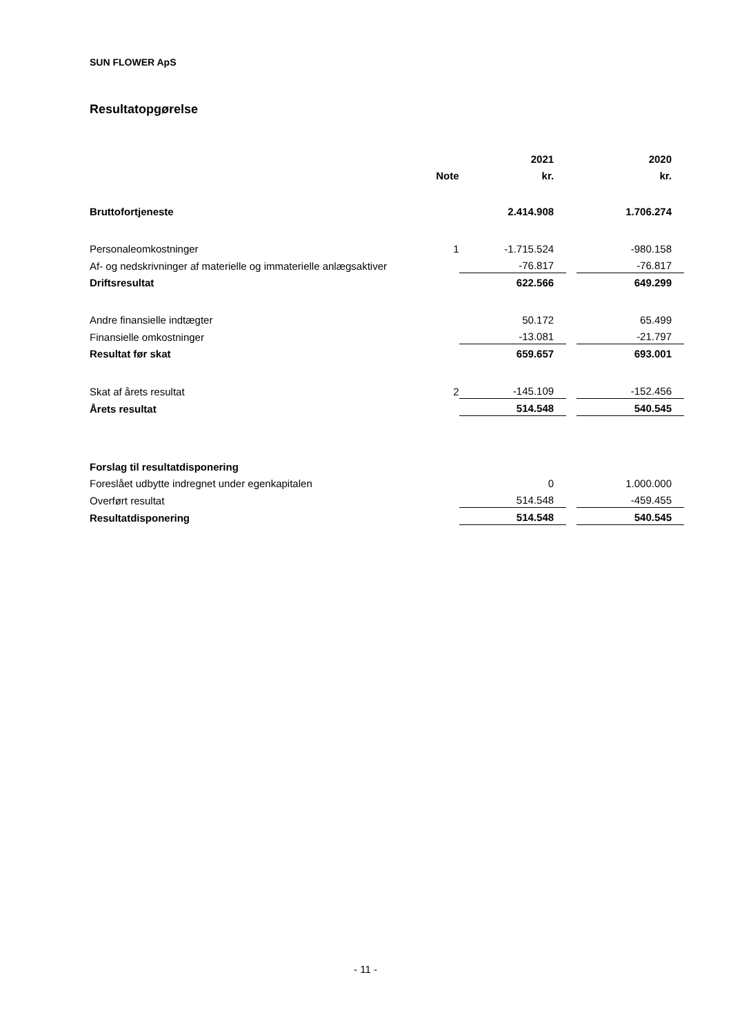SUN FLOWER ApS
Resultatopgørelse
| | | 2021 | | 2020 |
| | Note | kr. | | kr. |
| Bruttofortjeneste | | 2.414.908 | | 1.706.274 |
| Personaleomkostninger | 1 | -1.715.524 | | -980.158 |
| Af- og nedskrivninger af materielle og immaterielle anlægsaktiver | | -76.817 | | -76.817 |
| Driftsresultat | | 622.566 | | 649.299 |
| Andre finansielle indtægter | | 50.172 | | 65.499 |
| Finansielle omkostninger | | -13.081 | | -21.797 |
| Resultat før skat | | 659.657 | | 693.001 |
| Skat af årets resultat | 2 | -145.109 | | -152.456 |
| Årets resultat | | 514.548 | | 540.545 |
| Forslag til resultatdisponering | | | | |
| Foreslået udbytte indregnet under egenkapitalen | | 0 | | 1.000.000 |
| Overført resultat | | 514.548 | | -459.455 |
| Resultatdisponering | | 514.548 | | 540.545 |
- 11 -